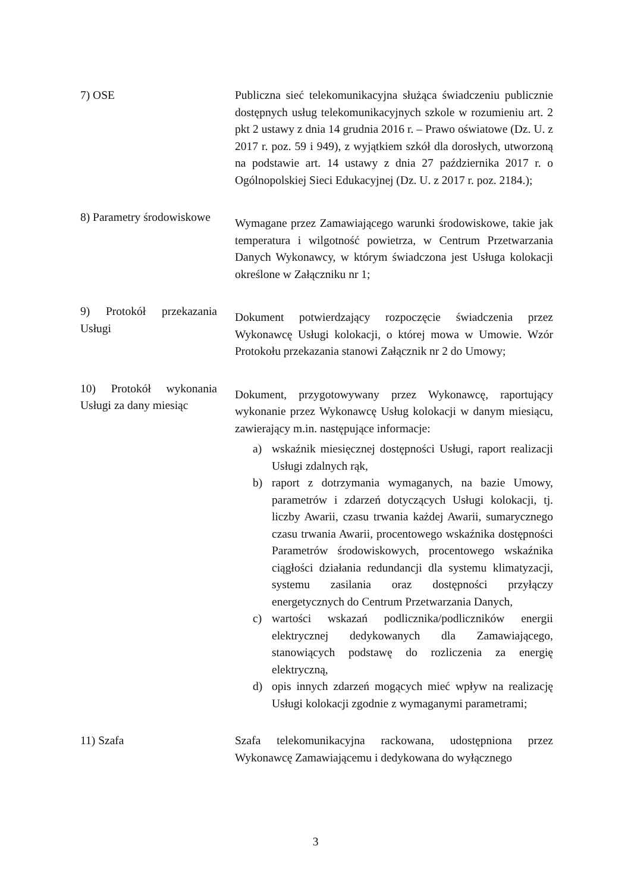7) OSE Publiczna sieć telekomunikacyjna służąca świadczeniu publicznie dostępnych usług telekomunikacyjnych szkole w rozumieniu art. 2 pkt 2 ustawy z dnia 14 grudnia 2016 r. – Prawo oświatowe (Dz. U. z 2017 r. poz. 59 i 949), z wyjątkiem szkół dla dorosłych, utworzoną na podstawie art. 14 ustawy z dnia 27 października 2017 r. o Ogólnopolskiej Sieci Edukacyjnej (Dz. U. z 2017 r. poz. 2184.);
8) Parametry środowiskowe
Wymagane przez Zamawiającego warunki środowiskowe, takie jak temperatura i wilgotność powietrza, w Centrum Przetwarzania Danych Wykonawcy, w którym świadczona jest Usługa kolokacji określone w Załączniku nr 1;
9) Protokół przekazania Usługi
Dokument potwierdzający rozpoczęcie świadczenia przez Wykonawcę Usługi kolokacji, o której mowa w Umowie. Wzór Protokołu przekazania stanowi Załącznik nr 2 do Umowy;
10) Protokół wykonania Usługi za dany miesiąc
Dokument, przygotowywany przez Wykonawcę, raportujący wykonanie przez Wykonawcę Usług kolokacji w danym miesiącu, zawierający m.in. następujące informacje:
a) wskaźnik miesięcznej dostępności Usługi, raport realizacji Usługi zdalnych rąk,
b) raport z dotrzymania wymaganych, na bazie Umowy, parametrów i zdarzeń dotyczących Usługi kolokacji, tj. liczby Awarii, czasu trwania każdej Awarii, sumarycznego czasu trwania Awarii, procentowego wskaźnika dostępności Parametrów środowiskowych, procentowego wskaźnika ciągłości działania redundancji dla systemu klimatyzacji, systemu zasilania oraz dostępności przyłączy energetycznych do Centrum Przetwarzania Danych,
c) wartości wskazań podlicznika/podliczników energii elektrycznej dedykowanych dla Zamawiającego, stanowiących podstawę do rozliczenia za energię elektryczną,
d) opis innych zdarzeń mogących mieć wpływ na realizację Usługi kolokacji zgodnie z wymaganymi parametrami;
11) Szafa Szafa telekomunikacyjna rackowana, udostępniona przez Wykonawcę Zamawiającemu i dedykowana do wyłącznego
3